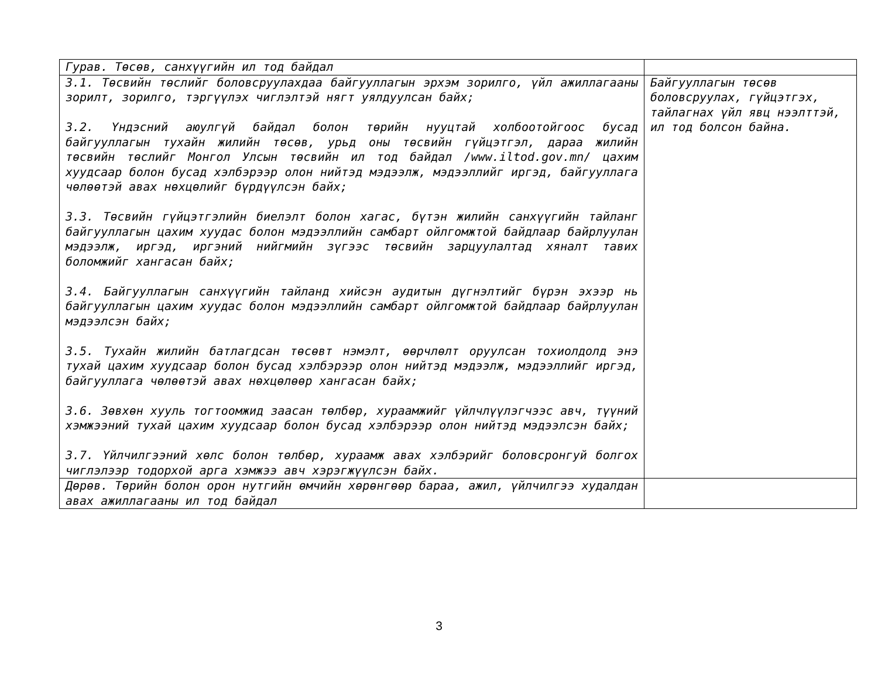| Гурав. Төсөв, санхүүгийн ил тод байдал | |
| 3.1. Төсвийн төслийг боловсруулахдаа байгууллагын эрхэм зорилго, үйл ажиллагааны зорилт, зорилго, тэргүүлэх чиглэлтэй нягт уялдуулсан байх; 3.2. Үндэсний аюулгүй байдал болон төрийн нууцтай холбоотойгоос бусад байгууллагын тухайн жилийн төсөв, урьд оны төсвийн гүйцэтгэл, дараа жилийн төсвийн төслийг Монгол Улсын төсвийн ил тод байдал /www.iltod.gov.mn/ цахим хуудсаар болон бусад хэлбэрээр олон нийтэд мэдээлж, мэдээллийг иргэд, байгууллага чөлөөтэй авах нөхцөлийг бүрдүүлсэн байх; 3.3. Төсвийн гүйцэтгэлийн биелэлт болон хагас, бүтэн жилийн санхүүгийн тайланг байгууллагын цахим хуудас болон мэдээллийн самбарт ойлгомжтой байдлаар байрлуулан мэдээлж, иргэд, иргэний нийгмийн зүгээс төсвийн зарцуулалтад хяналт тавих боломжийг хангасан байх; 3.4. Байгууллагын санхүүгийн тайланд хийсэн аудитын дүгнэлтийг бүрэн эхээр нь байгууллагын цахим хуудас болон мэдээллийн самбарт ойлгомжтой байдлаар байрлуулан мэдээлсэн байх; 3.5. Тухайн жилийн батлагдсан төсөвт нэмэлт, өөрчлөлт оруулсан тохиолдолд энэ тухай цахим хуудсаар болон бусад хэлбэрээр олон нийтэд мэдээлж, мэдээллийг иргэд, байгууллага чөлөөтэй авах нөхцөлөөр хангасан байх; 3.6. Зөвхөн хууль тогтоомжид заасан төлбөр, хураамжийг үйлчлүүлэгчээс авч, түүний хэмжээний тухай цахим хуудсаар болон бусад хэлбэрээр олон нийтэд мэдээлсэн байх; 3.7. Үйлчилгээний хөлс болон төлбөр, хураамж авах хэлбэрийг боловсронгуй болгох чиглэлээр тодорхой арга хэмжээ авч хэрэгжүүлсэн байх. | Байгууллагын төсөв боловсруулах, гүйцэтгэх, тайлагнах үйл явц нээлттэй, ил тод болсон байна. |
| Дөрөв. Төрийн болон орон нутгийн өмчийн хөрөнгөөр бараа, ажил, үйлчилгээ худалдан авах ажиллагааны ил тод байдал | |
3